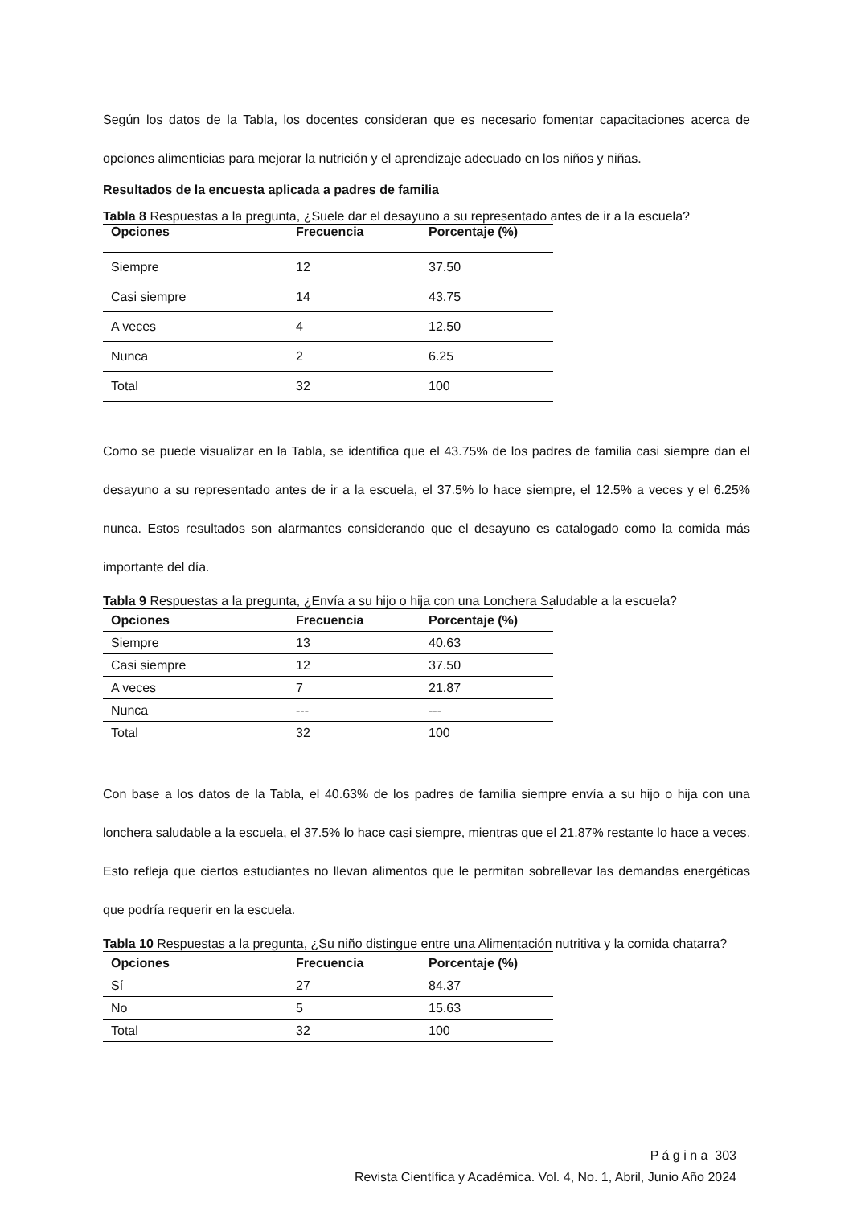Según los datos de la Tabla, los docentes consideran que es necesario fomentar capacitaciones acerca de opciones alimenticias para mejorar la nutrición y el aprendizaje adecuado en los niños y niñas.
Resultados de la encuesta aplicada a padres de familia
Tabla 8 Respuestas a la pregunta, ¿Suele dar el desayuno a su representado antes de ir a la escuela?
| Opciones | Frecuencia | Porcentaje (%) |
| --- | --- | --- |
| Siempre | 12 | 37.50 |
| Casi siempre | 14 | 43.75 |
| A veces | 4 | 12.50 |
| Nunca | 2 | 6.25 |
| Total | 32 | 100 |
Como se puede visualizar en la Tabla, se identifica que el 43.75% de los padres de familia casi siempre dan el desayuno a su representado antes de ir a la escuela, el 37.5% lo hace siempre, el 12.5% a veces y el 6.25% nunca. Estos resultados son alarmantes considerando que el desayuno es catalogado como la comida más importante del día.
Tabla 9 Respuestas a la pregunta, ¿Envía a su hijo o hija con una Lonchera Saludable a la escuela?
| Opciones | Frecuencia | Porcentaje (%) |
| --- | --- | --- |
| Siempre | 13 | 40.63 |
| Casi siempre | 12 | 37.50 |
| A veces | 7 | 21.87 |
| Nunca | --- | --- |
| Total | 32 | 100 |
Con base a los datos de la Tabla, el 40.63% de los padres de familia siempre envía a su hijo o hija con una lonchera saludable a la escuela, el 37.5% lo hace casi siempre, mientras que el 21.87% restante lo hace a veces. Esto refleja que ciertos estudiantes no llevan alimentos que le permitan sobrellevar las demandas energéticas que podría requerir en la escuela.
Tabla 10 Respuestas a la pregunta, ¿Su niño distingue entre una Alimentación nutritiva y la comida chatarra?
| Opciones | Frecuencia | Porcentaje (%) |
| --- | --- | --- |
| Sí | 27 | 84.37 |
| No | 5 | 15.63 |
| Total | 32 | 100 |
P á g i n a 303
Revista Científica y Académica. Vol. 4, No. 1, Abril, Junio Año 2024